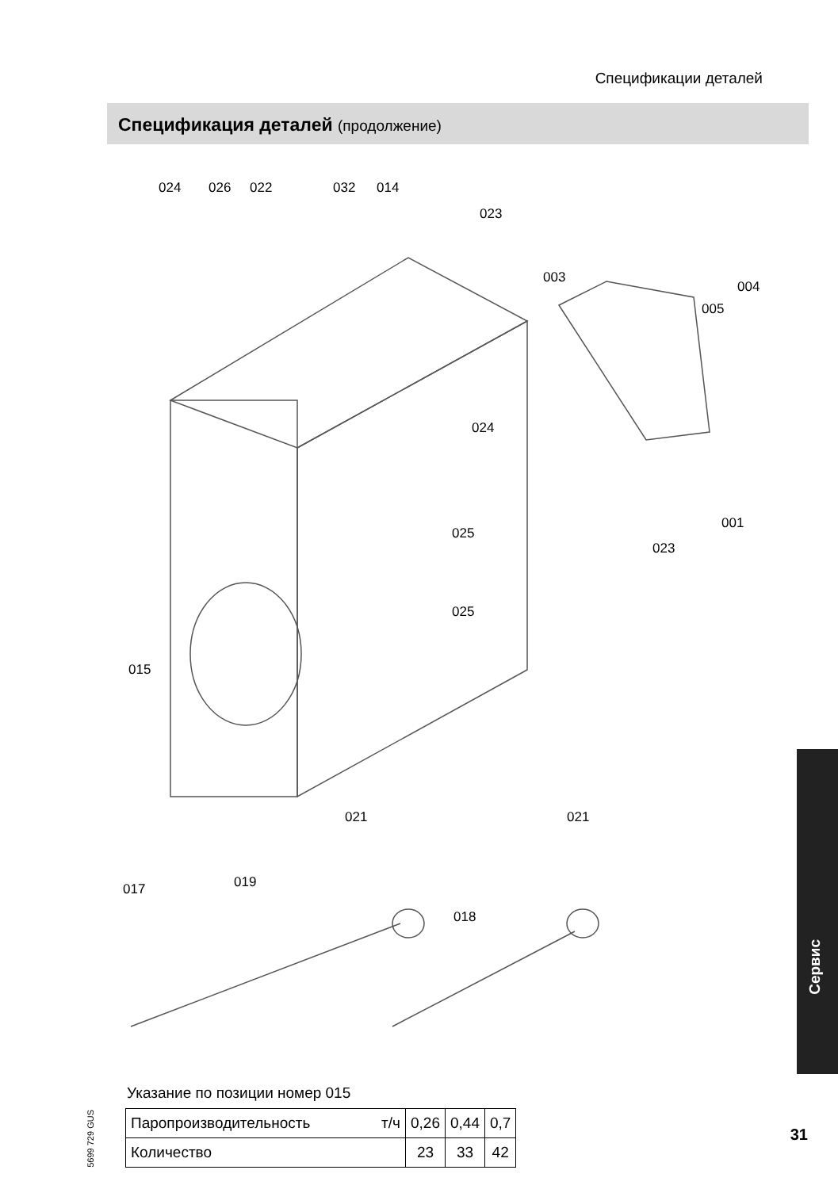Спецификации деталей
Спецификация деталей (продолжение)
024 026 022 032 014
023
003
004
005
024
025
001
023
025
015
021 021
019
018
017
Сервис
Указание по позиции номер 015
| Паропроизводительность т/ч | 0,26 | 0,44 | 0,7 |
| Количество | 23 | 33 | 42 |
5699 729 GUS
31